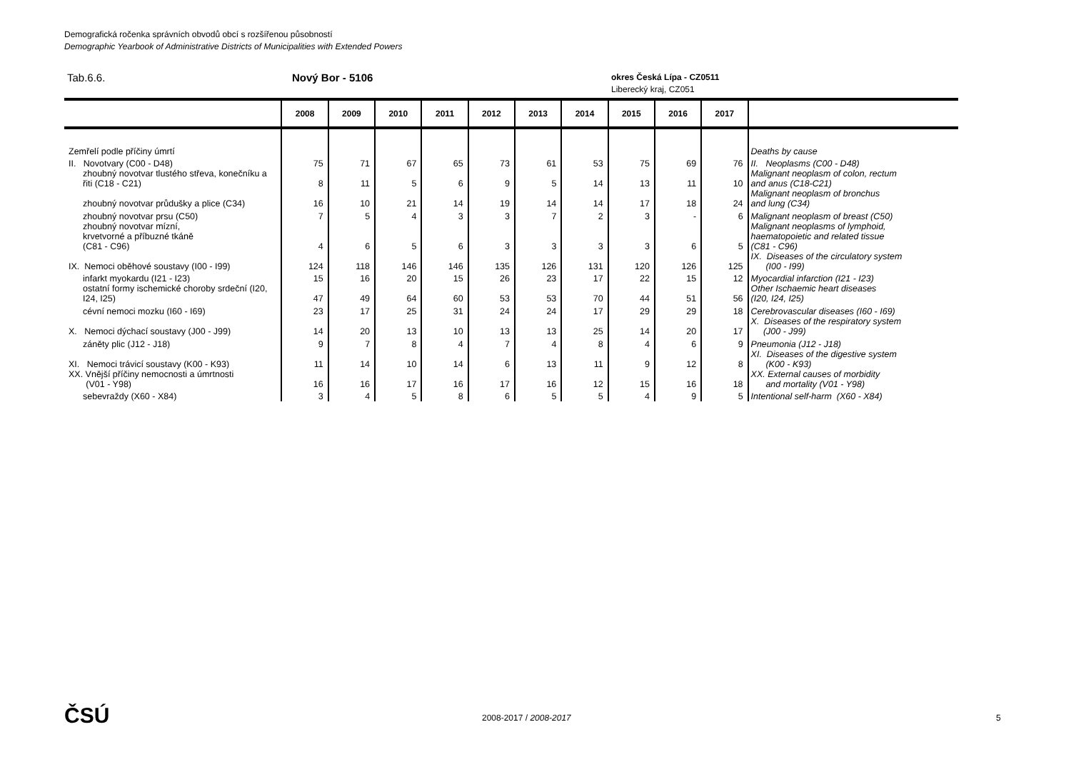Demografická ročenka správních obvodů obcí s rozšířenou působností
Demographic Yearbook of Administrative Districts of Municipalities with Extended Powers
Tab.6.6. Nový Bor - 5106
okres Česká Lípa - CZ0511
Liberecký kraj, CZ051
| | 2008 | 2009 | 2010 | 2011 | 2012 | 2013 | 2014 | 2015 | 2016 | 2017 | |
| --- | --- | --- | --- | --- | --- | --- | --- | --- | --- | --- | --- |
| Zemřelí podle příčiny úmrtí | | | | | | | | | | | Deaths by cause |
| II. Novotvary (C00 - D48) | 75 | 71 | 67 | 65 | 73 | 61 | 53 | 75 | 69 | 76 | II. Neoplasms (C00 - D48) |
| zhoubný novotvar tlustého střeva, konečníku a řiti (C18 - C21) | 8 | 11 | 5 | 6 | 9 | 5 | 14 | 13 | 11 | 10 | Malignant neoplasm of colon, rectum and anus (C18-C21) |
| zhoubný novotvar průdušky a plice (C34) | 16 | 10 | 21 | 14 | 19 | 14 | 14 | 17 | 18 | 24 | Malignant neoplasm of bronchus and lung (C34) |
| zhoubný novotvar prsu (C50) | 7 | 5 | 4 | 3 | 3 | 7 | 2 | 3 | - | 6 | Malignant neoplasm of breast (C50) |
| zhoubný novotvar mízní, krvetvorné a příbuzné tkáně (C81 - C96) | 4 | 6 | 5 | 6 | 3 | 3 | 3 | 3 | 6 | 5 | Malignant neoplasms of lymphoid, haematopoietic and related tissue (C81 - C96) |
| IX. Nemoci oběhové soustavy (I00 - I99) | 124 | 118 | 146 | 146 | 135 | 126 | 131 | 120 | 126 | 125 | IX. Diseases of the circulatory system (I00 - I99) |
| infarkt myokardu (I21 - I23) | 15 | 16 | 20 | 15 | 26 | 23 | 17 | 22 | 15 | 12 | Myocardial infarction (I21 - I23) |
| ostatní formy ischemické choroby srdeční (I20, I24, I25) | 47 | 49 | 64 | 60 | 53 | 53 | 70 | 44 | 51 | 56 | Other Ischaemic heart diseases (I20, I24, I25) |
| cévní nemoci mozku (I60 - I69) | 23 | 17 | 25 | 31 | 24 | 24 | 17 | 29 | 29 | 18 | Cerebrovascular diseases (I60 - I69) |
| X. Nemoci dýchací soustavy (J00 - J99) | 14 | 20 | 13 | 10 | 13 | 13 | 25 | 14 | 20 | 17 | X. Diseases of the respiratory system (J00 - J99) |
| záněty plic (J12 - J18) | 9 | 7 | 8 | 4 | 7 | 4 | 8 | 4 | 6 | 9 | Pneumonia (J12 - J18) |
| XI. Nemoci trávicí soustavy (K00 - K93) | 11 | 14 | 10 | 14 | 6 | 13 | 11 | 9 | 12 | 8 | XI. Diseases of the digestive system (K00 - K93) |
| XX. Vnější příčiny nemocnosti a úmrtnosti (V01 - Y98) | 16 | 16 | 17 | 16 | 17 | 16 | 12 | 15 | 16 | 18 | XX. External causes of morbidity and mortality (V01 - Y98) |
| sebevraždy (X60 - X84) | 3 | 4 | 5 | 8 | 6 | 5 | 5 | 4 | 9 | 5 | Intentional self-harm (X60 - X84) |
ČSÚ 2008-2017 / 2008-2017 5